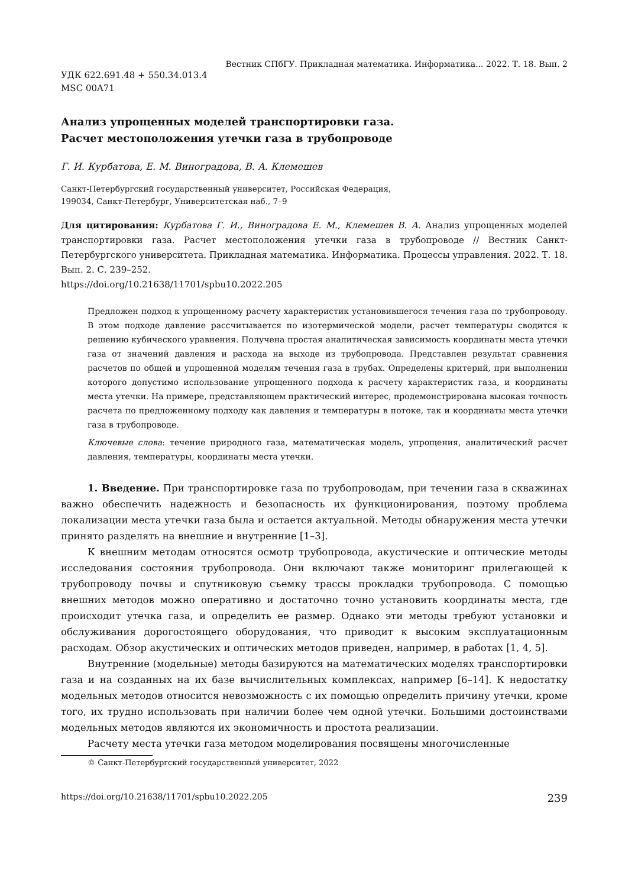Вестник СПбГУ. Прикладная математика. Информатика... 2022. Т. 18. Вып. 2
УДК 622.691.48 + 550.34.013.4
MSC 00A71
Анализ упрощенных моделей транспортировки газа.
Расчет местоположения утечки газа в трубопроводе
Г. И. Курбатова, Е. М. Виноградова, В. А. Клемешев
Санкт-Петербургский государственный университет, Российская Федерация,
199034, Санкт-Петербург, Университетская наб., 7–9
Для цитирования: Курбатова Г. И., Виноградова Е. М., Клемешев В. А. Анализ упрощенных моделей транспортировки газа. Расчет местоположения утечки газа в трубопроводе // Вестник Санкт-Петербургского университета. Прикладная математика. Информатика. Процессы управления. 2022. Т. 18. Вып. 2. С. 239–252.
https://doi.org/10.21638/11701/spbu10.2022.205
Предложен подход к упрощенному расчету характеристик установившегося течения газа по трубопроводу. В этом подходе давление рассчитывается по изотермической модели, расчет температуры сводится к решению кубического уравнения. Получена простая аналитическая зависимость координаты места утечки газа от значений давления и расхода на выходе из трубопровода. Представлен результат сравнения расчетов по общей и упрощенной моделям течения газа в трубах. Определены критерий, при выполнении которого допустимо использование упрощенного подхода к расчету характеристик газа, и координаты места утечки. На примере, представляющем практический интерес, продемонстрирована высокая точность расчета по предложенному подходу как давления и температуры в потоке, так и координаты места утечки газа в трубопроводе.
Ключевые слова: течение природного газа, математическая модель, упрощения, аналитический расчет давления, температуры, координаты места утечки.
1. Введение. При транспортировке газа по трубопроводам, при течении газа в скважинах важно обеспечить надежность и безопасность их функционирования, поэтому проблема локализации места утечки газа была и остается актуальной. Методы обнаружения места утечки принято разделять на внешние и внутренние [1–3].
К внешним методам относятся осмотр трубопровода, акустические и оптические методы исследования состояния трубопровода. Они включают также мониторинг прилегающей к трубопроводу почвы и спутниковую съемку трассы прокладки трубопровода. С помощью внешних методов можно оперативно и достаточно точно установить координаты места, где происходит утечка газа, и определить ее размер. Однако эти методы требуют установки и обслуживания дорогостоящего оборудования, что приводит к высоким эксплуатационным расходам. Обзор акустических и оптических методов приведен, например, в работах [1, 4, 5].
Внутренние (модельные) методы базируются на математических моделях транспортировки газа и на созданных на их базе вычислительных комплексах, например [6–14]. К недостатку модельных методов относится невозможность с их помощью определить причину утечки, кроме того, их трудно использовать при наличии более чем одной утечки. Большими достоинствами модельных методов являются их экономичность и простота реализации.
Расчету места утечки газа методом моделирования посвящены многочисленные
© Санкт-Петербургский государственный университет, 2022
https://doi.org/10.21638/11701/spbu10.2022.205 239